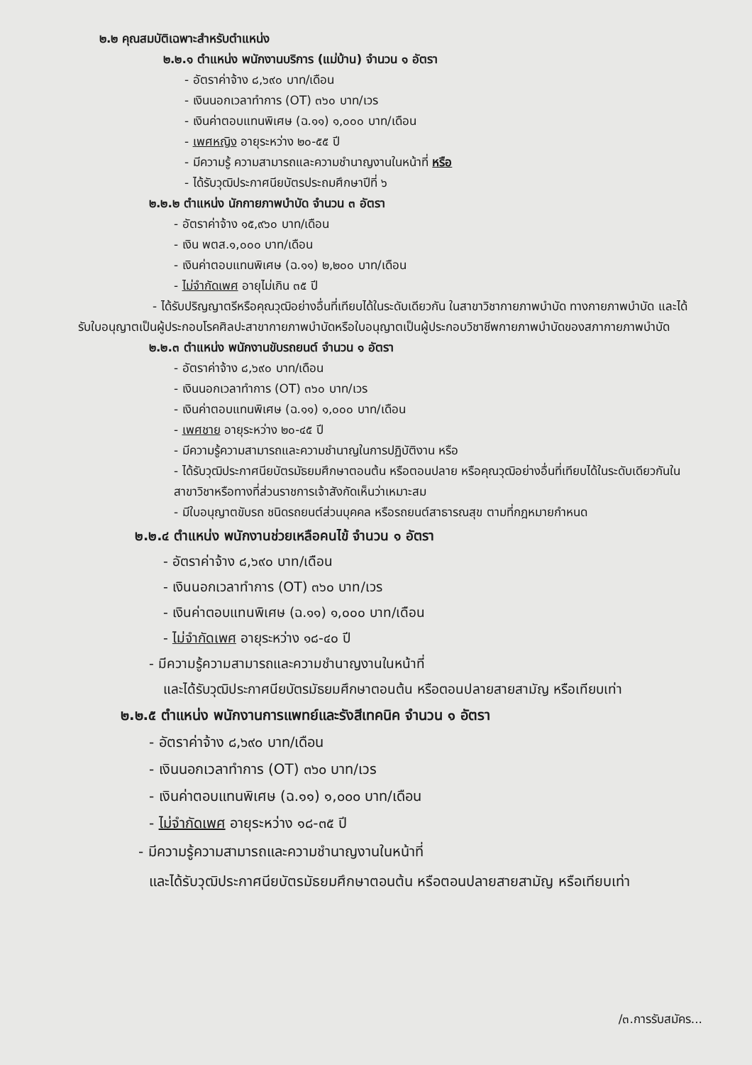๒.๒ คุณสมบัติเฉพาะสำหรับตำแหน่ง
๒.๒.๑ ตำแหน่ง พนักงานบริการ (แม่บ้าน) จำนวน ๑ อัตรา
- อัตราค่าจ้าง ๘,๖๙๐ บาท/เดือน
- เงินนอกเวลาทำการ (OT) ๓๖๐ บาท/เวร
- เงินค่าตอบแทนพิเศษ (ฉ.๑๑) ๑,๐๐๐ บาท/เดือน
- เพศหญิง อายุระหว่าง ๒๐-๕๕ ปี
- มีความรู้ ความสามารถและความชำนาญงานในหน้าที่ หรือ
- ได้รับวุฒิประกาศนียบัตรประถมศึกษาปีที่ ๖
๒.๒.๒ ตำแหน่ง นักกายภาพบำบัด จำนวน ๓ อัตรา
- อัตราค่าจ้าง ๑๕,๙๖๐ บาท/เดือน
- เงิน พตส.๑,๐๐๐ บาท/เดือน
- เงินค่าตอบแทนพิเศษ (ฉ.๑๑) ๒,๒๐๐ บาท/เดือน
- ไม่จำกัดเพศ อายุไม่เกิน ๓๕ ปี
- ได้รับปริญญาตรีหรือคุณวุฒิอย่างอื่นที่เทียบได้ในระดับเดียวกัน ในสาขาวิชากายภาพบำบัด ทางกายภาพบำบัด และได้รับใบอนุญาตเป็นผู้ประกอบโรคศิลปะสาขากายภาพบำบัดหรือใบอนุญาตเป็นผู้ประกอบวิชาชีพกายภาพบำบัดของสภากายภาพบำบัด
๒.๒.๓ ตำแหน่ง พนักงานขับรถยนต์ จำนวน ๑ อัตรา
- อัตราค่าจ้าง ๘,๖๙๐ บาท/เดือน
- เงินนอกเวลาทำการ (OT) ๓๖๐ บาท/เวร
- เงินค่าตอบแทนพิเศษ (ฉ.๑๑) ๑,๐๐๐ บาท/เดือน
- เพศชาย อายุระหว่าง ๒๐-๔๕ ปี
- มีความรู้ความสามารถและความชำนาญในการปฏิบัติงาน หรือ
- ได้รับวุฒิประกาศนียบัตรมัธยมศึกษาตอนต้น หรือตอนปลาย หรือคุณวุฒิอย่างอื่นที่เทียบได้ในระดับเดียวกันในสาขาวิชาหรือทางที่ส่วนราชการเจ้าสังกัดเห็นว่าเหมาะสม
- มีใบอนุญาตขับรถ ชนิดรถยนต์ส่วนบุคคล หรือรถยนต์สาธารณสุข ตามที่กฎหมายกำหนด
๒.๒.๔ ตำแหน่ง พนักงานช่วยเหลือคนไข้ จำนวน ๑ อัตรา
- อัตราค่าจ้าง ๘,๖๙๐ บาท/เดือน
- เงินนอกเวลาทำการ (OT) ๓๖๐ บาท/เวร
- เงินค่าตอบแทนพิเศษ (ฉ.๑๑) ๑,๐๐๐ บาท/เดือน
- ไม่จำกัดเพศ อายุระหว่าง ๑๘-๔๐ ปี
- มีความรู้ความสามารถและความชำนาญงานในหน้าที่
และได้รับวุฒิประกาศนียบัตรมัธยมศึกษาตอนต้น หรือตอนปลายสายสามัญ หรือเทียบเท่า
๒.๒.๕ ตำแหน่ง พนักงานการแพทย์และรังสีเทคนิค จำนวน ๑ อัตรา
- อัตราค่าจ้าง ๘,๖๙๐ บาท/เดือน
- เงินนอกเวลาทำการ (OT) ๓๖๐ บาท/เวร
- เงินค่าตอบแทนพิเศษ (ฉ.๑๑) ๑,๐๐๐ บาท/เดือน
- ไม่จำกัดเพศ อายุระหว่าง ๑๘-๓๕ ปี
- มีความรู้ความสามารถและความชำนาญงานในหน้าที่
และได้รับวุฒิประกาศนียบัตรมัธยมศึกษาตอนต้น หรือตอนปลายสายสามัญ หรือเทียบเท่า
/๓.การรับสมัคร...